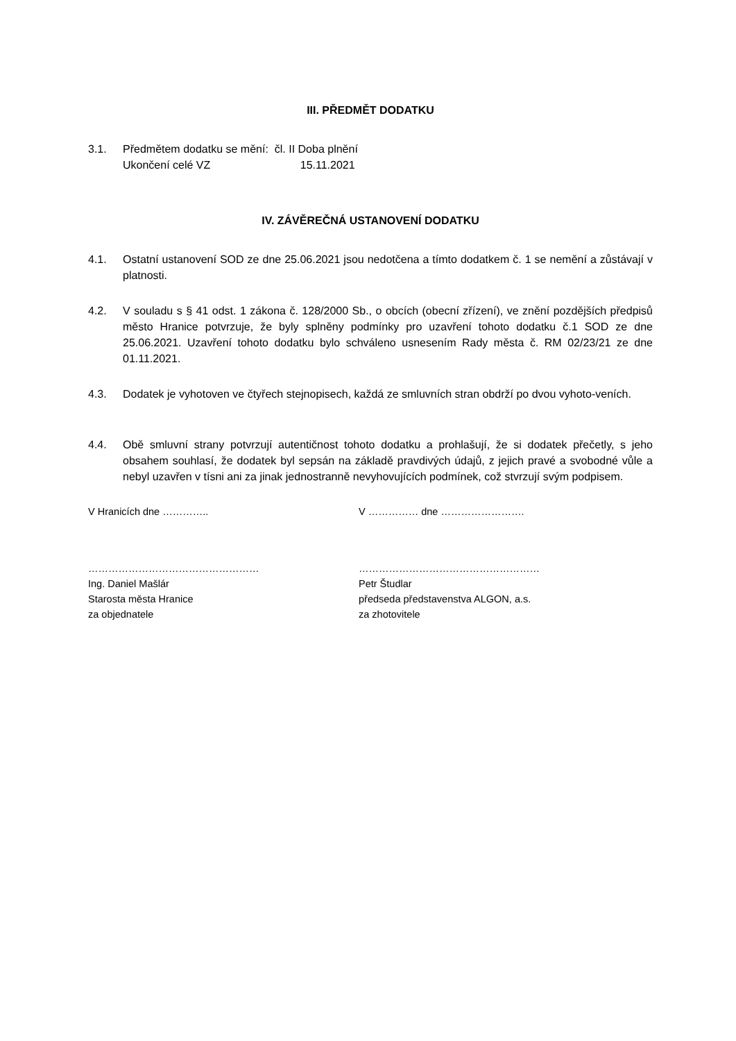III. PŘEDMĚT DODATKU
3.1. Předmětem dodatku se mění: čl. II Doba plnění
Ukončení celé VZ 15.11.2021
IV. ZÁVĚREČNÁ USTANOVENÍ DODATKU
4.1. Ostatní ustanovení SOD ze dne 25.06.2021 jsou nedotčena a tímto dodatkem č. 1 se nemění a zůstávají v platnosti.
4.2. V souladu s § 41 odst. 1 zákona č. 128/2000 Sb., o obcích (obecní zřízení), ve znění pozdějších předpisů město Hranice potvrzuje, že byly splněny podmínky pro uzavření tohoto dodatku č.1 SOD ze dne 25.06.2021. Uzavření tohoto dodatku bylo schváleno usnesením Rady města č. RM 02/23/21 ze dne 01.11.2021.
4.3. Dodatek je vyhotoven ve čtyřech stejnopisech, každá ze smluvních stran obdrží po dvou vyhoto-veních.
4.4. Obě smluvní strany potvrzují autentičnost tohoto dodatku a prohlašují, že si dodatek přečetly, s jeho obsahem souhlasí, že dodatek byl sepsán na základě pravdivých údajů, z jejich pravé a svobodné vůle a nebyl uzavřen v tísni ani za jinak jednostranně nevyhovujících podmínek, což stvrzují svým podpisem.
V Hranicích dne ………….. V …………… dne …………………….
……………………………………………
Ing. Daniel Mašlár
Starosta města Hranice
za objednatele
………………………………………………
Petr Študlar
předseda představenstva ALGON, a.s.
za zhotovitele